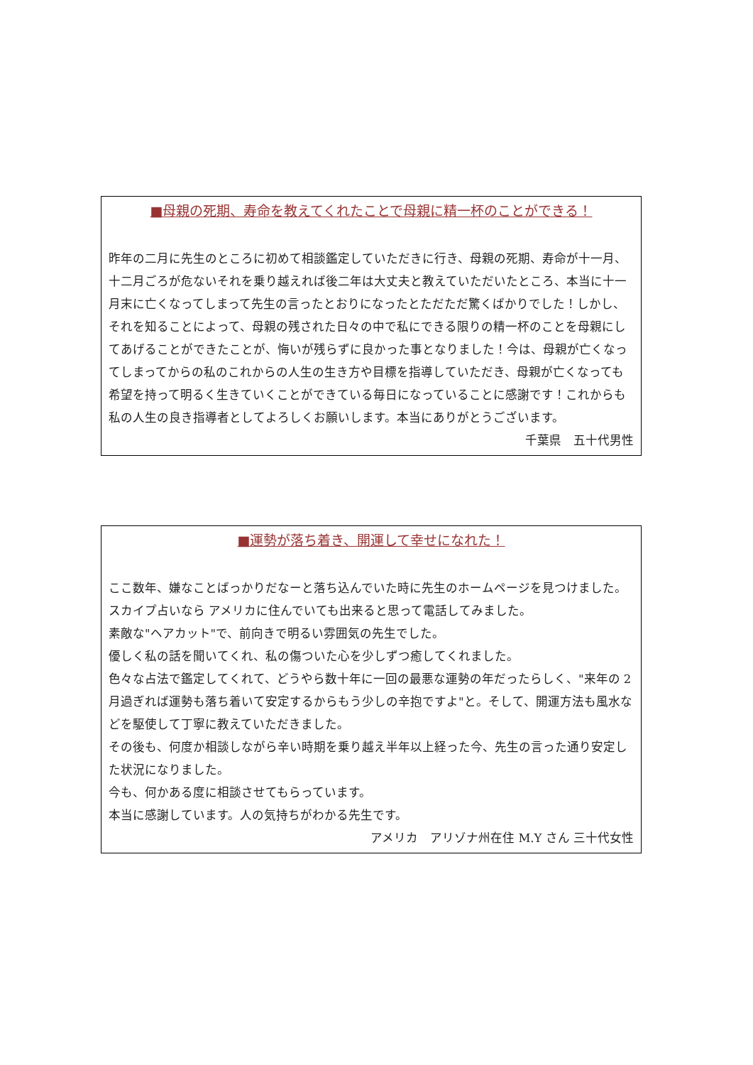■母親の死期、寿命を教えてくれたことで母親に精一杯のことができる！
昨年の二月に先生のところに初めて相談鑑定していただきに行き、母親の死期、寿命が十一月、十二月ごろが危ないそれを乗り越えれば後二年は大丈夫と教えていただいたところ、本当に十一月末に亡くなってしまって先生の言ったとおりになったとただただ驚くばかりでした！しかし、それを知ることによって、母親の残された日々の中で私にできる限りの精一杯のことを母親にしてあげることができたことが、悔いが残らずに良かった事となりました！今は、母親が亡くなってしまってからの私のこれからの人生の生き方や目標を指導していただき、母親が亡くなっても希望を持って明るく生きていくことができている毎日になっていることに感謝です！これからも私の人生の良き指導者としてよろしくお願いします。本当にありがとうございます。
千葉県　五十代男性
■運勢が落ち着き、開運して幸せになれた！
ここ数年、嫌なことばっかりだなーと落ち込んでいた時に先生のホームページを見つけました。
スカイプ占いなら アメリカに住んでいても出来ると思って電話してみました。
素敵な"ヘアカット"で、前向きで明るい雰囲気の先生でした。
優しく私の話を聞いてくれ、私の傷ついた心を少しずつ癒してくれました。
色々な占法で鑑定してくれて、どうやら数十年に一回の最悪な運勢の年だったらしく、"来年の 2 月過ぎれば運勢も落ち着いて安定するからもう少しの辛抱ですよ"と。そして、開運方法も風水などを駆使して丁寧に教えていただきました。
その後も、何度か相談しながら辛い時期を乗り越え半年以上経った今、先生の言った通り安定した状況になりました。
今も、何かある度に相談させてもらっています。
本当に感謝しています。人の気持ちがわかる先生です。
アメリカ　アリゾナ州在住 M.Y さん 三十代女性